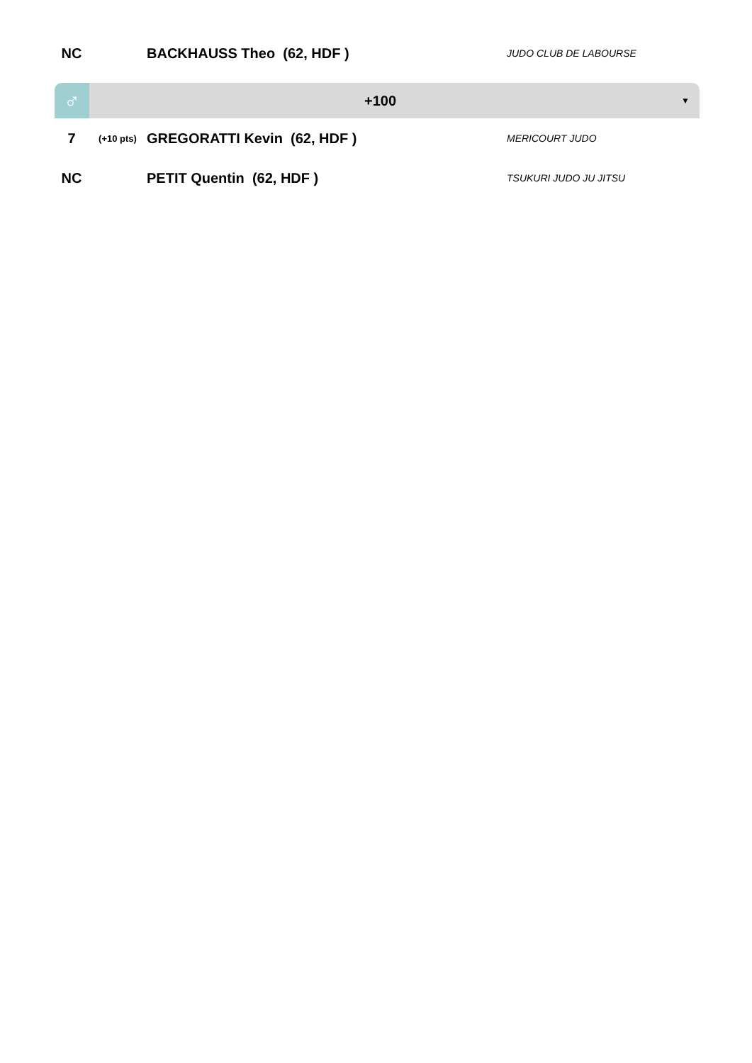| NC | | BACKHAUSS Theo (62, HDF ) | JUDO CLUB DE LABOURSE |
♂
+100
▼
| 7 | (+10 pts) | GREGORATTI Kevin (62, HDF ) | MERICOURT JUDO |
| NC | | PETIT Quentin (62, HDF ) | TSUKURI JUDO JU JITSU |